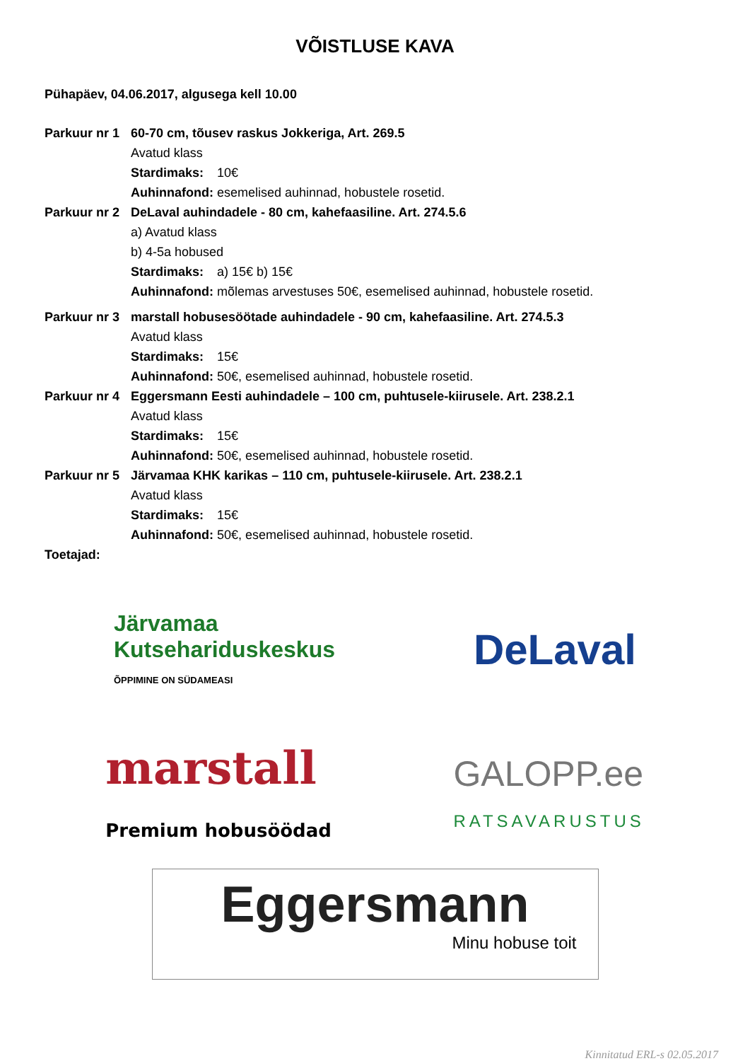VÕISTLUSE KAVA
Pühapäev, 04.06.2017, algusega kell 10.00
Parkuur nr 1
60-70 cm, tõusev raskus Jokkeriga, Art. 269.5
Avatud klass
Stardimaks: 10€
Auhinnafond: esemelised auhinnad, hobustele rosetid.
Parkuur nr 2
DeLaval auhindadele - 80 cm, kahefaasiline. Art. 274.5.6
a) Avatud klass
b) 4-5a hobused
Stardimaks: a) 15€ b) 15€
Auhinnafond: mõlemas arvestuses 50€, esemelised auhinnad, hobustele rosetid.
Parkuur nr 3
marstall hobusesöötade auhindadele - 90 cm, kahefaasiline. Art. 274.5.3
Avatud klass
Stardimaks: 15€
Auhinnafond: 50€, esemelised auhinnad, hobustele rosetid.
Parkuur nr 4
Eggersmann Eesti auhindadele – 100 cm, puhtusele-kiirusele. Art. 238.2.1
Avatud klass
Stardimaks: 15€
Auhinnafond: 50€, esemelised auhinnad, hobustele rosetid.
Parkuur nr 5
Järvamaa KHK karikas – 110 cm, puhtusele-kiirusele. Art. 238.2.1
Avatud klass
Stardimaks: 15€
Auhinnafond: 50€, esemelised auhinnad, hobustele rosetid.
Toetajad:
Järvamaa
Kutsehariduskeskus
ÕPPIMINE ON SÜDAMEASI
DeLaval
marstall
Premium hobusöödad
GALOPP.ee
RATSAVARUSTUS
Eggersmann
Minu hobuse toit
Kinnitatud ERL-s 02.05.2017